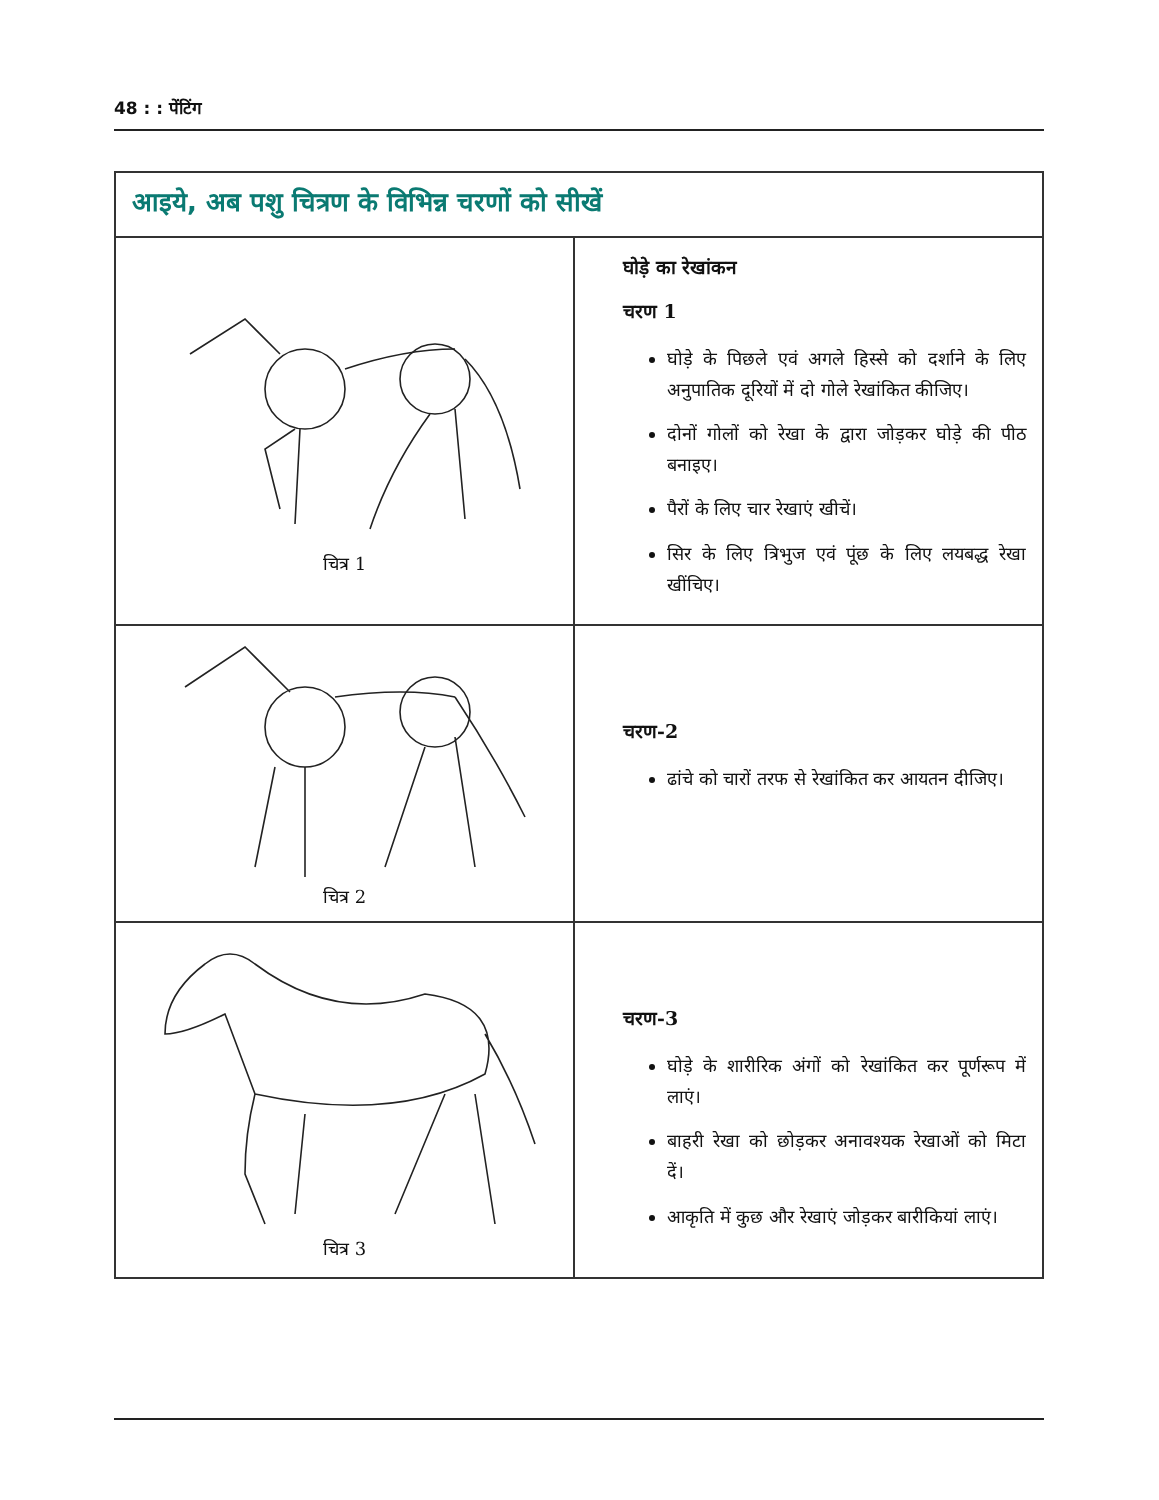48 : : पेंटिंग
| आइये, अब पशु चित्रण के विभिन्न चरणों को सीखें | |
| --- | --- |
| चित्र 1 | घोड़े का रेखांकन चरण 1 घोड़े के पिछले एवं अगले हिस्से को दर्शाने के लिए अनुपातिक दूरियों में दो गोले रेखांकित कीजिए। दोनों गोलों को रेखा के द्वारा जोड़कर घोड़े की पीठ बनाइए। पैरों के लिए चार रेखाएं खीचें। सिर के लिए त्रिभुज एवं पूंछ के लिए लयबद्ध रेखा खींचिए। |
| चित्र 2 | चरण-2 ढांचे को चारों तरफ से रेखांकित कर आयतन दीजिए। |
| चित्र 3 | चरण-3 घोड़े के शारीरिक अंगों को रेखांकित कर पूर्णरूप में लाएं। बाहरी रेखा को छोड़कर अनावश्यक रेखाओं को मिटा दें। आकृति में कुछ और रेखाएं जोड़कर बारीकियां लाएं। |